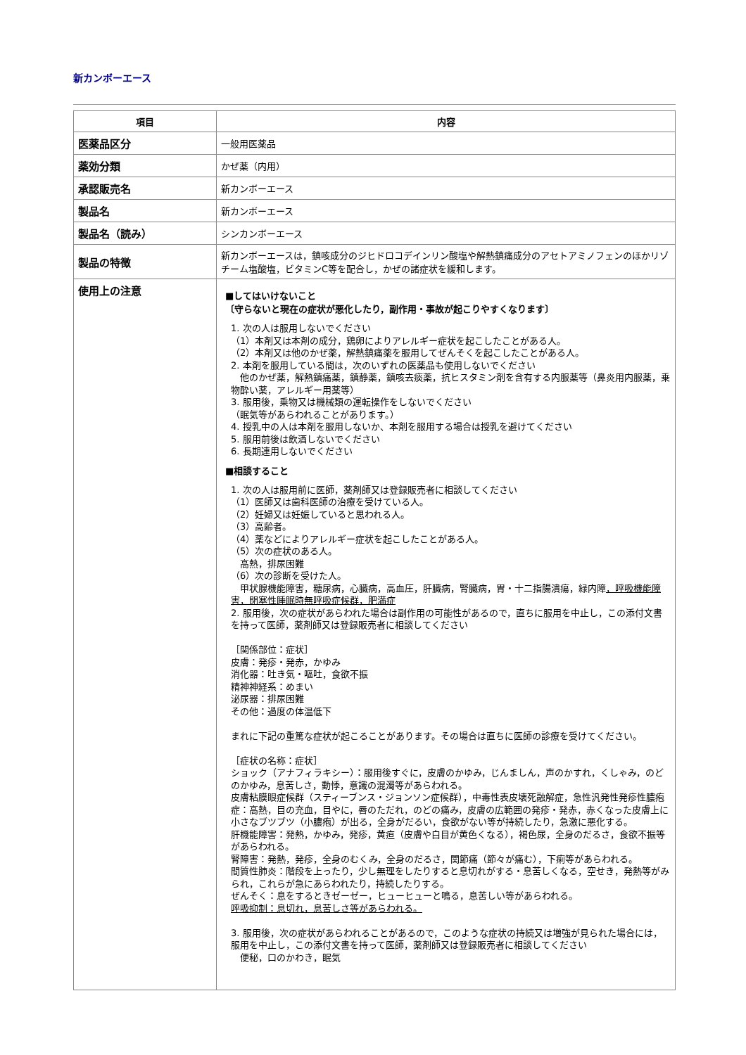新カンボーエース
| 項目 | 内容 |
| --- | --- |
| 医薬品区分 | 一般用医薬品 |
| 薬効分類 | かぜ薬（内用） |
| 承認販売名 | 新カンボーエース |
| 製品名 | 新カンボーエース |
| 製品名（読み） | シンカンボーエース |
| 製品の特徴 | 新カンボーエースは，鎮咳成分のジヒドロコデインリン酸塩や解熱鎮痛成分のアセトアミノフェンのほかリゾチーム塩酸塩，ビタミンC等を配合し，かぜの諸症状を緩和します。 |
| 使用上の注意 | ■してはいけないこと 〔守らないと現在の症状が悪化したり，副作用・事故が起こりやすくなります〕 1. 次の人は服用しないでください （1）本剤又は本剤の成分，鶏卵によりアレルギー症状を起こしたことがある人。 （2）本剤又は他のかぜ薬，解熱鎮痛薬を服用してぜんそくを起こしたことがある人。 2. 本剤を服用している間は，次のいずれの医薬品も使用しないでください 他のかぜ薬，解熱鎮痛薬，鎮静薬，鎮咳去痰薬，抗ヒスタミン剤を含有する内服薬等（鼻炎用内服薬，乗物酔い薬，アレルギー用薬等） 3. 服用後，乗物又は機械類の運転操作をしないでください （眠気等があらわれることがあります。） 4. 授乳中の人は本剤を服用しないか、本剤を服用する場合は授乳を避けてください 5. 服用前後は飲酒しないでください 6. 長期連用しないでください ■相談すること 1. 次の人は服用前に医師，薬剤師又は登録販売者に相談してください （1）医師又は歯科医師の治療を受けている人。 （2）妊婦又は妊娠していると思われる人。 （3）高齢者。 （4）薬などによりアレルギー症状を起こしたことがある人。 （5）次の症状のある人。 高熱，排尿困難 （6）次の診断を受けた人。 甲状腺機能障害，糖尿病，心臓病，高血圧，肝臓病，腎臓病，胃・十二指腸潰瘍，緑内障 ，呼吸機能障害，閉塞性睡眠時無呼吸症候群，肥満症 2. 服用後，次の症状があらわれた場合は副作用の可能性があるので，直ちに服用を中止し，この添付文書を持って医師，薬剤師又は登録販売者に相談してください ［関係部位：症状］ 皮膚：発疹・発赤，かゆみ 消化器：吐き気・嘔吐，食欲不振 精神神経系：めまい 泌尿器：排尿困難 その他：過度の体温低下 まれに下記の重篤な症状が起こることがあります。その場合は直ちに医師の診療を受けてください。 ［症状の名称：症状］ ショック（アナフィラキシー）：服用後すぐに，皮膚のかゆみ，じんましん，声のかすれ，くしゃみ，のどのかゆみ，息苦しさ，動悸，意識の混濁等があらわれる。 皮膚粘膜眼症候群（スティーブンス・ジョンソン症候群），中毒性表皮壊死融解症，急性汎発性発疹性膿疱症：高熱，目の充血，目やに，唇のただれ，のどの痛み，皮膚の広範囲の発疹・発赤，赤くなった皮膚上に小さなブツブツ（小膿疱）が出る，全身がだるい，食欲がない等が持続したり，急激に悪化する。 肝機能障害：発熱，かゆみ，発疹，黄疸（皮膚や白目が黄色くなる），褐色尿，全身のだるさ，食欲不振等があらわれる。 腎障害：発熱，発疹，全身のむくみ，全身のだるさ，関節痛（節々が痛む），下痢等があらわれる。 間質性肺炎：階段を上ったり，少し無理をしたりすると息切れがする・息苦しくなる，空せき，発熱等がみられ，これらが急にあらわれたり，持続したりする。 ぜんそく：息をするときゼーゼー，ヒューヒューと鳴る，息苦しい等があらわれる。 呼吸抑制：息切れ，息苦しさ等があらわれる。 3. 服用後，次の症状があらわれることがあるので，このような症状の持続又は増強が見られた場合には，服用を中止し，この添付文書を持って医師，薬剤師又は登録販売者に相談してください 便秘，口のかわき，眠気 |